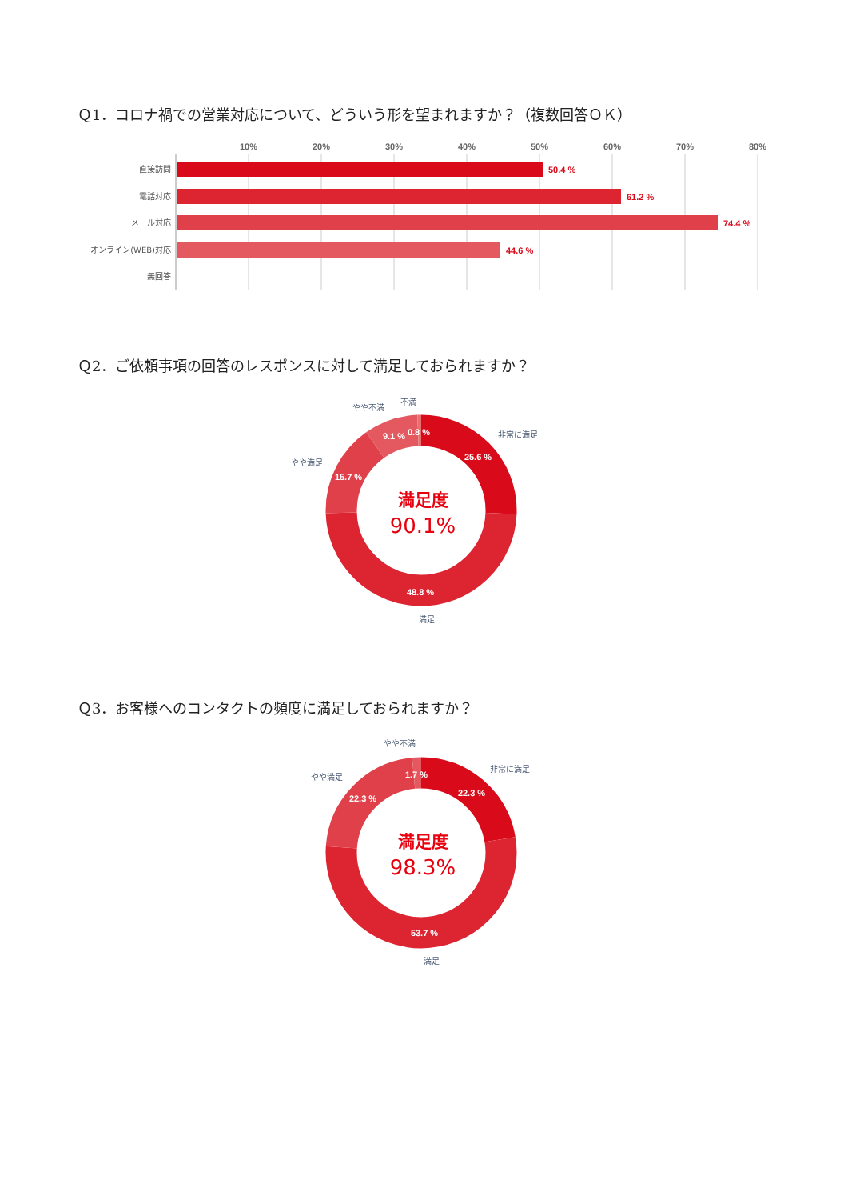Ｑ1．コロナ禍での営業対応について、どういう形を望まれますか？（複数回答ＯＫ）
10%
20%
30%
40%
50%
60%
70%
80%
直接訪問
50.4 %
電話対応
61.2 %
メール対応
74.4 %
オンライン(WEB)対応
44.6 %
無回答
Ｑ2．ご依頼事項の回答のレスポンスに対して満足しておられますか？
不満
やや不満
非常に満足
やや満足
25.6 %
9.1 %
0.8 %
15.7 %
48.8 %
満足
満足度
90.1%
Ｑ3．お客様へのコンタクトの頻度に満足しておられますか？
やや不満
非常に満足
やや満足
1.7 %
22.3 %
22.3 %
53.7 %
満足
満足度
98.3%